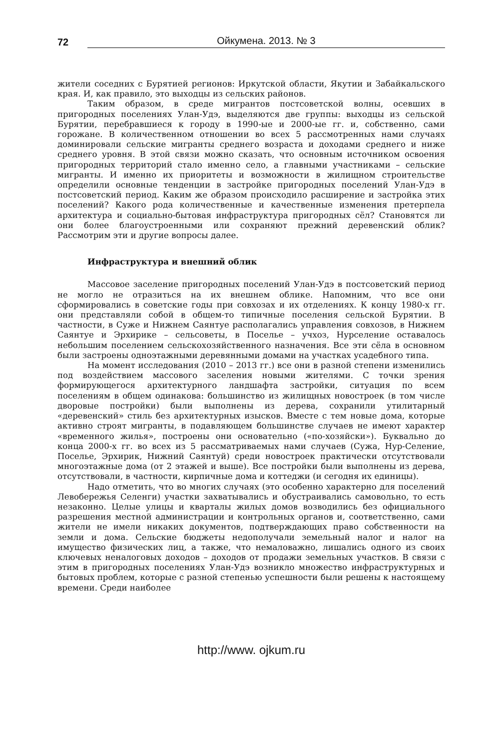72 Ойкумена. 2013. № 3
жители соседних с Бурятией регионов: Иркутской области, Якутии и Забайкальского края. И, как правило, это выходцы из сельских районов.
Таким образом, в среде мигрантов постсоветской волны, осевших в пригородных поселениях Улан-Удэ, выделяются две группы: выходцы из сельской Бурятии, перебравшиеся к городу в 1990-ые и 2000-ые гг. и, собственно, сами горожане. В количественном отношении во всех 5 рассмотренных нами случаях доминировали сельские мигранты среднего возраста и доходами среднего и ниже среднего уровня. В этой связи можно сказать, что основным источником освоения пригородных территорий стало именно село, а главными участниками – сельские мигранты. И именно их приоритеты и возможности в жилищном строительстве определили основные тенденции в застройке пригородных поселений Улан-Удэ в постсоветский период. Каким же образом происходило расширение и застройка этих поселений? Какого рода количественные и качественные изменения претерпела архитектура и социально-бытовая инфраструктура пригородных сёл? Становятся ли они более благоустроенными или сохраняют прежний деревенский облик? Рассмотрим эти и другие вопросы далее.
Инфраструктура и внешний облик
Массовое заселение пригородных поселений Улан-Удэ в постсоветский период не могло не отразиться на их внешнем облике. Напомним, что все они сформировались в советские годы при совхозах и их отделениях. К концу 1980-х гг. они представляли собой в общем-то типичные поселения сельской Бурятии. В частности, в Суже и Нижнем Саянтуе располагались управления совхозов, в Нижнем Саянтуе и Эрхирике – сельсоветы, в Поселье – учхоз, Нурселение оставалось небольшим поселением сельскохозяйственного назначения. Все эти сёла в основном были застроены одноэтажными деревянными домами на участках усадебного типа.
На момент исследования (2010 – 2013 гг.) все они в разной степени изменились под воздействием массового заселения новыми жителями. С точки зрения формирующегося архитектурного ландшафта застройки, ситуация по всем поселениям в общем одинакова: большинство из жилищных новостроек (в том числе дворовые постройки) были выполнены из дерева, сохранили утилитарный «деревенский» стиль без архитектурных изысков. Вместе с тем новые дома, которые активно строят мигранты, в подавляющем большинстве случаев не имеют характер «временного жилья», построены они основательно («по-хозяйски»). Буквально до конца 2000-х гг. во всех из 5 рассматриваемых нами случаев (Сужа, Нур-Селение, Поселье, Эрхирик, Нижний Саянтуй) среди новостроек практически отсутствовали многоэтажные дома (от 2 этажей и выше). Все постройки были выполнены из дерева, отсутствовали, в частности, кирпичные дома и коттеджи (и сегодня их единицы).
Надо отметить, что во многих случаях (это особенно характерно для поселений Левобережья Селенги) участки захватывались и обустраивались самовольно, то есть незаконно. Целые улицы и кварталы жилых домов возводились без официального разрешения местной администрации и контрольных органов и, соответственно, сами жители не имели никаких документов, подтверждающих право собственности на земли и дома. Сельские бюджеты недополучали земельный налог и налог на имущество физических лиц, а также, что немаловажно, лишались одного из своих ключевых неналоговых доходов – доходов от продажи земельных участков. В связи с этим в пригородных поселениях Улан-Удэ возникло множество инфраструктурных и бытовых проблем, которые с разной степенью успешности были решены к настоящему времени. Среди наиболее
http://www. ojkum.ru